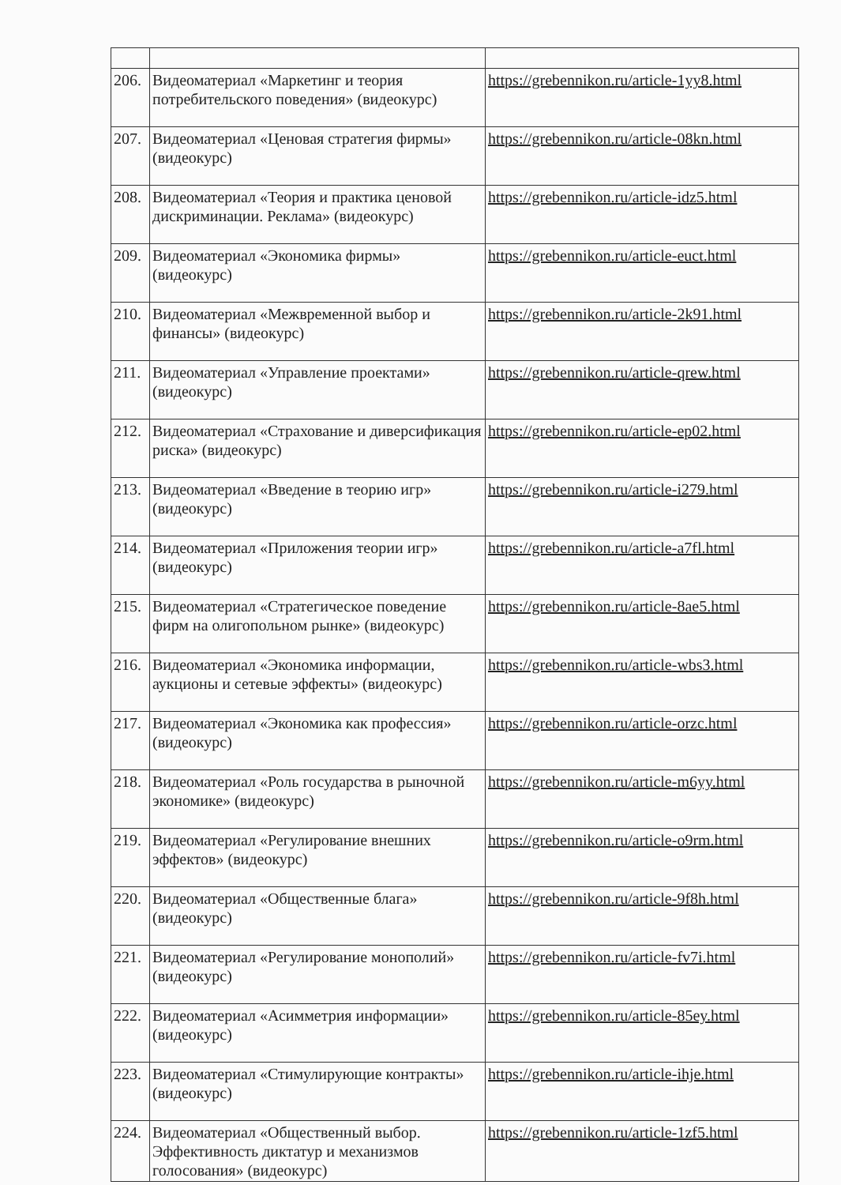| 206. | Видеоматериал «Маркетинг и теория потребительского поведения» (видеокурс) | https://grebennikon.ru/article-1yy8.html |
| 207. | Видеоматериал «Ценовая стратегия фирмы» (видеокурс) | https://grebennikon.ru/article-08kn.html |
| 208. | Видеоматериал «Теория и практика ценовой дискриминации. Реклама» (видеокурс) | https://grebennikon.ru/article-idz5.html |
| 209. | Видеоматериал «Экономика фирмы» (видеокурс) | https://grebennikon.ru/article-euct.html |
| 210. | Видеоматериал «Межвременной выбор и финансы» (видеокурс) | https://grebennikon.ru/article-2k91.html |
| 211. | Видеоматериал «Управление проектами» (видеокурс) | https://grebennikon.ru/article-qrew.html |
| 212. | Видеоматериал «Страхование и диверсификация риска» (видеокурс) | https://grebennikon.ru/article-ep02.html |
| 213. | Видеоматериал «Введение в теорию игр» (видеокурс) | https://grebennikon.ru/article-i279.html |
| 214. | Видеоматериал «Приложения теории игр» (видеокурс) | https://grebennikon.ru/article-a7fl.html |
| 215. | Видеоматериал «Стратегическое поведение фирм на олигопольном рынке» (видеокурс) | https://grebennikon.ru/article-8ae5.html |
| 216. | Видеоматериал «Экономика информации, аукционы и сетевые эффекты» (видеокурс) | https://grebennikon.ru/article-wbs3.html |
| 217. | Видеоматериал «Экономика как профессия» (видеокурс) | https://grebennikon.ru/article-orzc.html |
| 218. | Видеоматериал «Роль государства в рыночной экономике» (видеокурс) | https://grebennikon.ru/article-m6yy.html |
| 219. | Видеоматериал «Регулирование внешних эффектов» (видеокурс) | https://grebennikon.ru/article-o9rm.html |
| 220. | Видеоматериал «Общественные блага» (видеокурс) | https://grebennikon.ru/article-9f8h.html |
| 221. | Видеоматериал «Регулирование монополий» (видеокурс) | https://grebennikon.ru/article-fv7i.html |
| 222. | Видеоматериал «Асимметрия информации» (видеокурс) | https://grebennikon.ru/article-85ey.html |
| 223. | Видеоматериал «Стимулирующие контракты» (видеокурс) | https://grebennikon.ru/article-ihje.html |
| 224. | Видеоматериал «Общественный выбор. Эффективность диктатур и механизмов голосования» (видеокурс) | https://grebennikon.ru/article-1zf5.html |